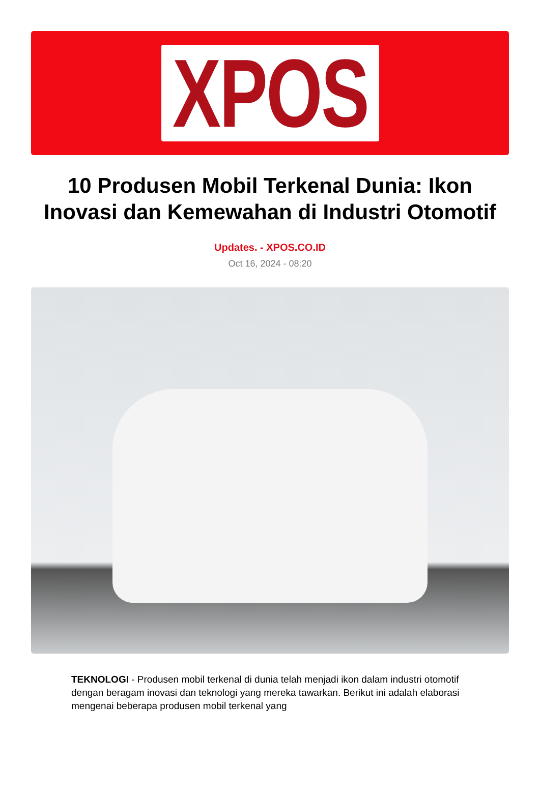XPOS
10 Produsen Mobil Terkenal Dunia: Ikon Inovasi dan Kemewahan di Industri Otomotif
Updates. - XPOS.CO.ID
Oct 16, 2024 - 08:20
TEKNOLOGI - Produsen mobil terkenal di dunia telah menjadi ikon dalam industri otomotif dengan beragam inovasi dan teknologi yang mereka tawarkan. Berikut ini adalah elaborasi mengenai beberapa produsen mobil terkenal yang